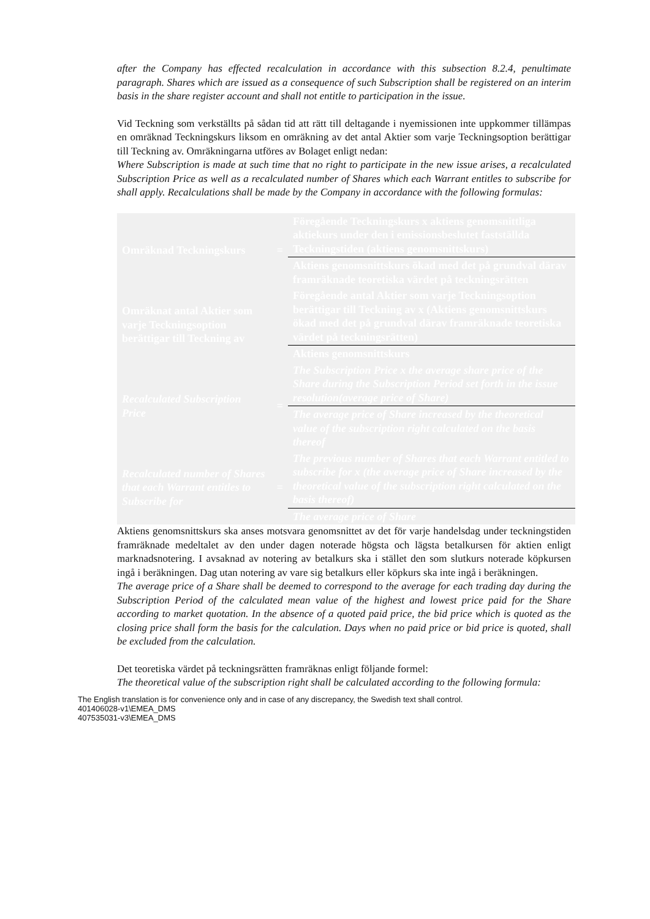after the Company has effected recalculation in accordance with this subsection 8.2.4, penultimate paragraph. Shares which are issued as a consequence of such Subscription shall be registered on an interim basis in the share register account and shall not entitle to participation in the issue.
Vid Teckning som verkställts på sådan tid att rätt till deltagande i nyemissionen inte uppkommer tillämpas en omräknad Teckningskurs liksom en omräkning av det antal Aktier som varje Teckningsoption berättigar till Teckning av. Omräkningarna utföres av Bolaget enligt nedan:
Where Subscription is made at such time that no right to participate in the new issue arises, a recalculated Subscription Price as well as a recalculated number of Shares which each Warrant entitles to subscribe for shall apply. Recalculations shall be made by the Company in accordance with the following formulas:
| Omräknad Teckningskurs | = | Föregående Teckningskurs x aktiens genomsnittliga aktiekurs under den i emissionsbeslutet fastställda Teckningstiden (aktiens genomsnittskurs) |
| | | Aktiens genomsnittskurs ökad med det på grundval därav framräknade teoretiska värdet på teckningsrätten |
| Omräknat antal Aktier som varje Teckningsoption berättigar till Teckning av | | Föregående antal Aktier som varje Teckningsoption berättigar till Teckning av x (Aktiens genomsnittskurs ökad med det på grundval därav framräknade teoretiska värdet på teckningsrätten) |
| | | Aktiens genomsnittskurs |
| Recalculated Subscription Price | = | The Subscription Price x the average share price of the Share during the Subscription Period set forth in the issue resolution(average price of Share) |
| | | The average price of Share increased by the theoretical value of the subscription right calculated on the basis thereof |
| Recalculated number of Shares that each Warrant entitles to Subscribe for | = | The previous number of Shares that each Warrant entitled to subscribe for x (the average price of Share increased by the theoretical value of the subscription right calculated on the basis thereof) |
| | | The average price of Share |
Aktiens genomsnittskurs ska anses motsvara genomsnittet av det för varje handelsdag under teckningstiden framräknade medeltalet av den under dagen noterade högsta och lägsta betalkursen för aktien enligt marknadsnotering. I avsaknad av notering av betalkurs ska i stället den som slutkurs noterade köpkursen ingå i beräkningen. Dag utan notering av vare sig betalkurs eller köpkurs ska inte ingå i beräkningen.
The average price of a Share shall be deemed to correspond to the average for each trading day during the Subscription Period of the calculated mean value of the highest and lowest price paid for the Share according to market quotation. In the absence of a quoted paid price, the bid price which is quoted as the closing price shall form the basis for the calculation. Days when no paid price or bid price is quoted, shall be excluded from the calculation.
Det teoretiska värdet på teckningsrätten framräknas enligt följande formel:
The theoretical value of the subscription right shall be calculated according to the following formula:
The English translation is for convenience only and in case of any discrepancy, the Swedish text shall control.
401406028-v1\EMEA_DMS
407535031-v3\EMEA_DMS